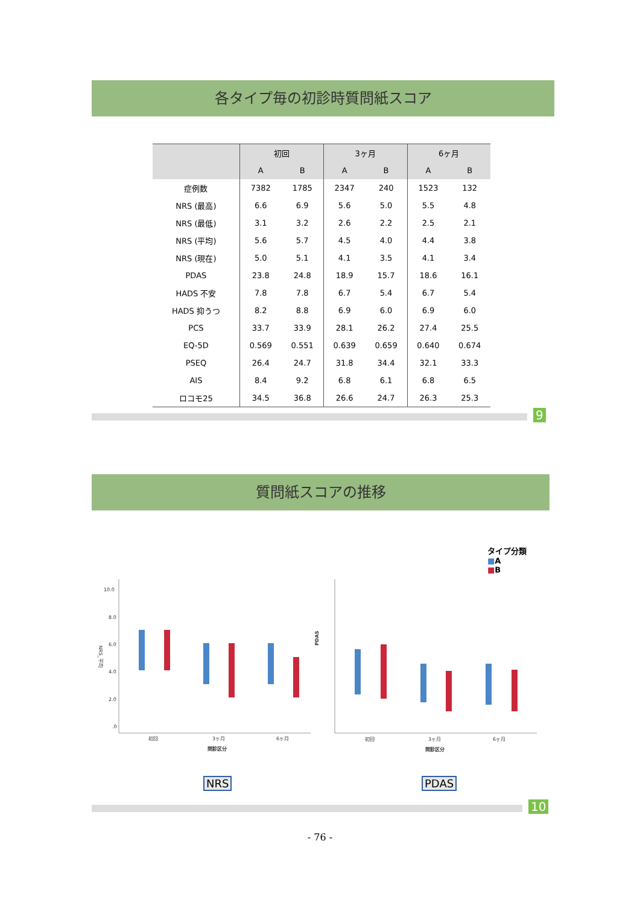各タイプ毎の初診時質問紙スコア
| | 初回 | | 3ヶ月 | | 6ヶ月 | |
| --- | --- | --- | --- | --- | --- | --- |
| | A | B | A | B | A | B |
| 症例数 | 7382 | 1785 | 2347 | 240 | 1523 | 132 |
| NRS (最高) | 6.6 | 6.9 | 5.6 | 5.0 | 5.5 | 4.8 |
| NRS (最低) | 3.1 | 3.2 | 2.6 | 2.2 | 2.5 | 2.1 |
| NRS (平均) | 5.6 | 5.7 | 4.5 | 4.0 | 4.4 | 3.8 |
| NRS (現在) | 5.0 | 5.1 | 4.1 | 3.5 | 4.1 | 3.4 |
| PDAS | 23.8 | 24.8 | 18.9 | 15.7 | 18.6 | 16.1 |
| HADS 不安 | 7.8 | 7.8 | 6.7 | 5.4 | 6.7 | 5.4 |
| HADS 抑うつ | 8.2 | 8.8 | 6.9 | 6.0 | 6.9 | 6.0 |
| PCS | 33.7 | 33.9 | 28.1 | 26.2 | 27.4 | 25.5 |
| EQ-5D | 0.569 | 0.551 | 0.639 | 0.659 | 0.640 | 0.674 |
| PSEQ | 26.4 | 24.7 | 31.8 | 34.4 | 32.1 | 33.3 |
| AIS | 8.4 | 9.2 | 6.8 | 6.1 | 6.8 | 6.5 |
| ロコモ25 | 34.5 | 36.8 | 26.6 | 24.7 | 26.3 | 25.3 |
9
質問紙スコアの推移
タイプ分類
■A
■B
10.0
8.0
6.0
4.0
2.0
.0
NRS_平均
初回
3ヶ月
6ヶ月
問診区分
PDAS
初回
3ヶ月
6ヶ月
問診区分
NRS PDAS
10
- 76 -